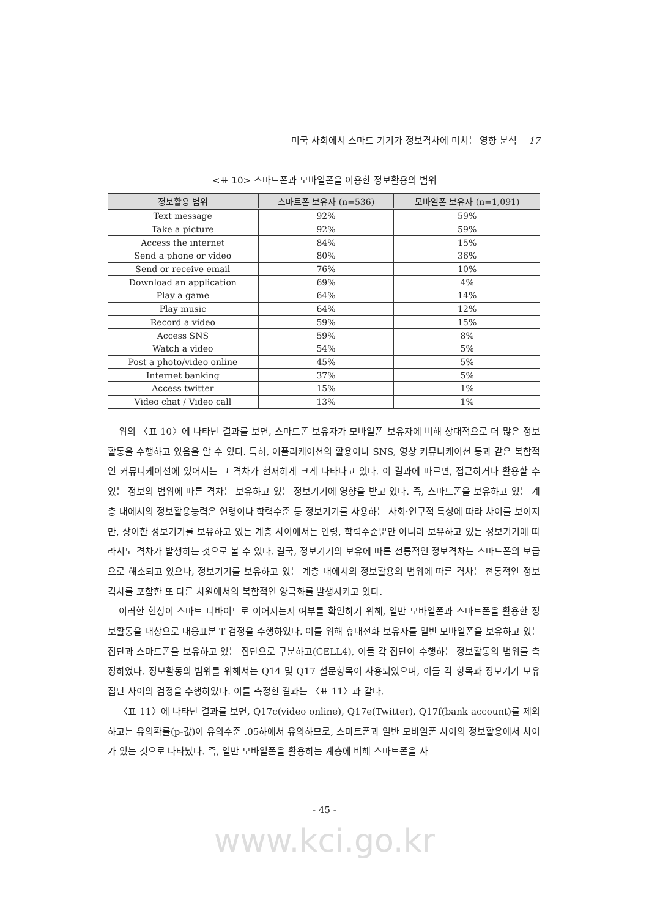미국 사회에서 스마트 기기가 정보격차에 미치는 영향 분석 17
<표 10> 스마트폰과 모바일폰을 이용한 정보활용의 범위
| 정보활용 범위 | 스마트폰 보유자 (n=536) | 모바일폰 보유자 (n=1,091) |
| --- | --- | --- |
| Text message | 92% | 59% |
| Take a picture | 92% | 59% |
| Access the internet | 84% | 15% |
| Send a phone or video | 80% | 36% |
| Send or receive email | 76% | 10% |
| Download an application | 69% | 4% |
| Play a game | 64% | 14% |
| Play music | 64% | 12% |
| Record a video | 59% | 15% |
| Access SNS | 59% | 8% |
| Watch a video | 54% | 5% |
| Post a photo/video online | 45% | 5% |
| Internet banking | 37% | 5% |
| Access twitter | 15% | 1% |
| Video chat / Video call | 13% | 1% |
위의 〈표 10〉에 나타난 결과를 보면, 스마트폰 보유자가 모바일폰 보유자에 비해 상대적으로 더 많은 정보활동을 수행하고 있음을 알 수 있다. 특히, 어플리케이션의 활용이나 SNS, 영상 커뮤니케이션 등과 같은 복합적인 커뮤니케이션에 있어서는 그 격차가 현저하게 크게 나타나고 있다. 이 결과에 따르면, 접근하거나 활용할 수 있는 정보의 범위에 따른 격차는 보유하고 있는 정보기기에 영향을 받고 있다. 즉, 스마트폰을 보유하고 있는 계층 내에서의 정보활용능력은 연령이나 학력수준 등 정보기기를 사용하는 사회·인구적 특성에 따라 차이를 보이지만, 상이한 정보기기를 보유하고 있는 계층 사이에서는 연령, 학력수준뿐만 아니라 보유하고 있는 정보기기에 따라서도 격차가 발생하는 것으로 볼 수 있다. 결국, 정보기기의 보유에 따른 전통적인 정보격차는 스마트폰의 보급으로 해소되고 있으나, 정보기기를 보유하고 있는 계층 내에서의 정보활용의 범위에 따른 격차는 전통적인 정보격차를 포함한 또 다른 차원에서의 복합적인 양극화를 발생시키고 있다.
이러한 현상이 스마트 디바이드로 이어지는지 여부를 확인하기 위해, 일반 모바일폰과 스마트폰을 활용한 정보활동을 대상으로 대응표본 T 검정을 수행하였다. 이를 위해 휴대전화 보유자를 일반 모바일폰을 보유하고 있는 집단과 스마트폰을 보유하고 있는 집단으로 구분하고(CELL4), 이들 각 집단이 수행하는 정보활동의 범위를 측정하였다. 정보활동의 범위를 위해서는 Q14 및 Q17 설문항목이 사용되었으며, 이들 각 항목과 정보기기 보유 집단 사이의 검정을 수행하였다. 이를 측정한 결과는 〈표 11〉과 같다.
〈표 11〉에 나타난 결과를 보면, Q17c(video online), Q17e(Twitter), Q17f(bank account)를 제외하고는 유의확률(p-값)이 유의수준 .05하에서 유의하므로, 스마트폰과 일반 모바일폰 사이의 정보활용에서 차이가 있는 것으로 나타났다. 즉, 일반 모바일폰을 활용하는 계층에 비해 스마트폰을 사
- 45 -
www.kci.go.kr